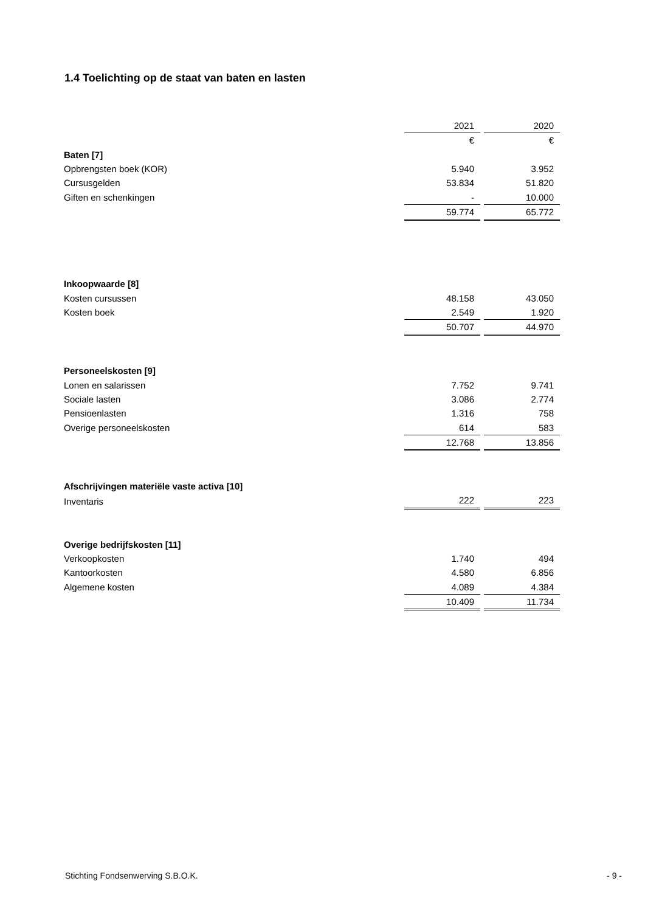1.4 Toelichting op de staat van baten en lasten
| | 2021 | | 2020 |
| | € | | € |
| Baten [7] | | | |
| Opbrengsten boek (KOR) | 5.940 | | 3.952 |
| Cursusgelden | 53.834 | | 51.820 |
| Giften en schenkingen | - | | 10.000 |
| | 59.774 | | 65.772 |
| Inkoopwaarde [8] | | | |
| Kosten cursussen | 48.158 | | 43.050 |
| Kosten boek | 2.549 | | 1.920 |
| | 50.707 | | 44.970 |
| Personeelskosten [9] | | | |
| Lonen en salarissen | 7.752 | | 9.741 |
| Sociale lasten | 3.086 | | 2.774 |
| Pensioenlasten | 1.316 | | 758 |
| Overige personeelskosten | 614 | | 583 |
| | 12.768 | | 13.856 |
| Afschrijvingen materiële vaste activa [10] | | | |
| Inventaris | 222 | | 223 |
| Overige bedrijfskosten [11] | | | |
| Verkoopkosten | 1.740 | | 494 |
| Kantoorkosten | 4.580 | | 6.856 |
| Algemene kosten | 4.089 | | 4.384 |
| | 10.409 | | 11.734 |
Stichting Fondsenwerving S.B.O.K. - 9 -